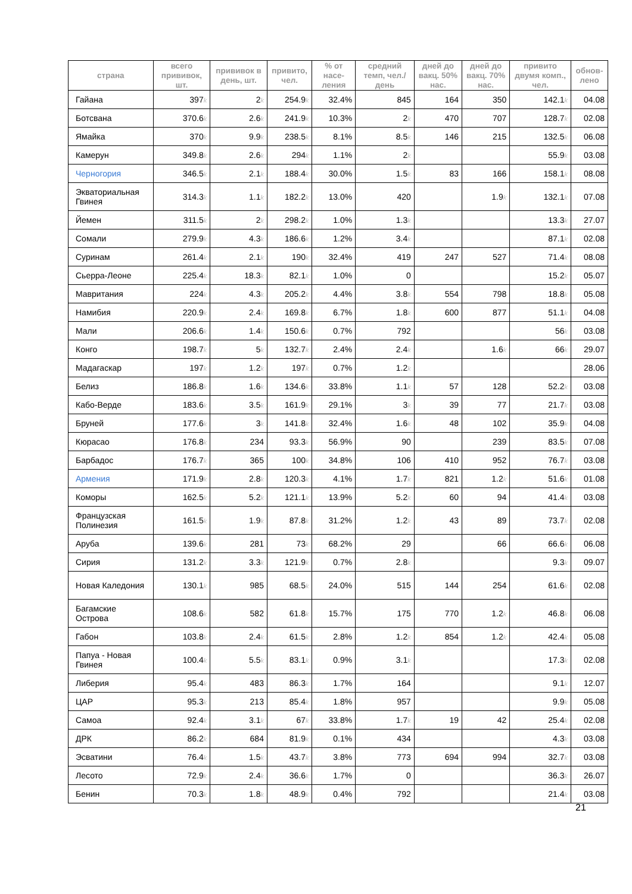| страна | всего прививок, шт. | прививок в день, шт. | привито, чел. | % от насе-ления | средний темп, чел./день | дней до вакц. 50% нас. | дней до вакц. 70% нас. | привито двумя комп., чел. | обнов-лено |
| --- | --- | --- | --- | --- | --- | --- | --- | --- | --- |
| Гайана | 397 k | 2 k | 254.9 k | 32.4% | 845 | 164 | 350 | 142.1 k | 04.08 |
| Ботсвана | 370.6 k | 2.6 k | 241.9 k | 10.3% | 2 k | 470 | 707 | 128.7 k | 02.08 |
| Ямайка | 370 k | 9.9 k | 238.5 k | 8.1% | 8.5 k | 146 | 215 | 132.5 k | 06.08 |
| Камерун | 349.8 k | 2.6 k | 294 k | 1.1% | 2 k | | | 55.9 k | 03.08 |
| Черногория | 346.5 k | 2.1 k | 188.4 k | 30.0% | 1.5 k | 83 | 166 | 158.1 k | 08.08 |
| Экваториальная Гвинея | 314.3 k | 1.1 k | 182.2 k | 13.0% | 420 | | 1.9 k | 132.1 k | 07.08 |
| Йемен | 311.5 k | 2 k | 298.2 k | 1.0% | 1.3 k | | | 13.3 k | 27.07 |
| Сомали | 279.9 k | 4.3 k | 186.6 k | 1.2% | 3.4 k | | | 87.1 k | 02.08 |
| Суринам | 261.4 k | 2.1 k | 190 k | 32.4% | 419 | 247 | 527 | 71.4 k | 08.08 |
| Сьерра-Леоне | 225.4 k | 18.3 k | 82.1 k | 1.0% | 0 | | | 15.2 k | 05.07 |
| Мавритания | 224 k | 4.3 k | 205.2 k | 4.4% | 3.8 k | 554 | 798 | 18.8 k | 05.08 |
| Намибия | 220.9 k | 2.4 k | 169.8 k | 6.7% | 1.8 k | 600 | 877 | 51.1 k | 04.08 |
| Мали | 206.6 k | 1.4 k | 150.6 k | 0.7% | 792 | | | 56 k | 03.08 |
| Конго | 198.7 k | 5 k | 132.7 k | 2.4% | 2.4 k | | 1.6 k | 66 k | 29.07 |
| Мадагаскар | 197 k | 1.2 k | 197 k | 0.7% | 1.2 k | | | | 28.06 |
| Белиз | 186.8 k | 1.6 k | 134.6 k | 33.8% | 1.1 k | 57 | 128 | 52.2 k | 03.08 |
| Кабо-Верде | 183.6 k | 3.5 k | 161.9 k | 29.1% | 3 k | 39 | 77 | 21.7 k | 03.08 |
| Бруней | 177.6 k | 3 k | 141.8 k | 32.4% | 1.6 k | 48 | 102 | 35.9 k | 04.08 |
| Кюрасао | 176.8 k | 234 | 93.3 k | 56.9% | 90 | | 239 | 83.5 k | 07.08 |
| Барбадос | 176.7 k | 365 | 100 k | 34.8% | 106 | 410 | 952 | 76.7 k | 03.08 |
| Армения | 171.9 k | 2.8 k | 120.3 k | 4.1% | 1.7 k | 821 | 1.2 k | 51.6 k | 01.08 |
| Коморы | 162.5 k | 5.2 k | 121.1 k | 13.9% | 5.2 k | 60 | 94 | 41.4 k | 03.08 |
| Французская Полинезия | 161.5 k | 1.9 k | 87.8 k | 31.2% | 1.2 k | 43 | 89 | 73.7 k | 02.08 |
| Аруба | 139.6 k | 281 | 73 k | 68.2% | 29 | | 66 | 66.6 k | 06.08 |
| Сирия | 131.2 k | 3.3 k | 121.9 k | 0.7% | 2.8 k | | | 9.3 k | 09.07 |
| Новая Каледония | 130.1 k | 985 | 68.5 k | 24.0% | 515 | 144 | 254 | 61.6 k | 02.08 |
| Багамские Острова | 108.6 k | 582 | 61.8 k | 15.7% | 175 | 770 | 1.2 k | 46.8 k | 06.08 |
| Габон | 103.8 k | 2.4 k | 61.5 k | 2.8% | 1.2 k | 854 | 1.2 k | 42.4 k | 05.08 |
| Папуа - Новая Гвинея | 100.4 k | 5.5 k | 83.1 k | 0.9% | 3.1 k | | | 17.3 k | 02.08 |
| Либерия | 95.4 k | 483 | 86.3 k | 1.7% | 164 | | | 9.1 k | 12.07 |
| ЦАР | 95.3 k | 213 | 85.4 k | 1.8% | 957 | | | 9.9 k | 05.08 |
| Самоа | 92.4 k | 3.1 k | 67 k | 33.8% | 1.7 k | 19 | 42 | 25.4 k | 02.08 |
| ДРК | 86.2 k | 684 | 81.9 k | 0.1% | 434 | | | 4.3 k | 03.08 |
| Эсватини | 76.4 k | 1.5 k | 43.7 k | 3.8% | 773 | 694 | 994 | 32.7 k | 03.08 |
| Лесото | 72.9 k | 2.4 k | 36.6 k | 1.7% | 0 | | | 36.3 k | 26.07 |
| Бенин | 70.3 k | 1.8 k | 48.9 k | 0.4% | 792 | | | 21.4 k | 03.08 |
21